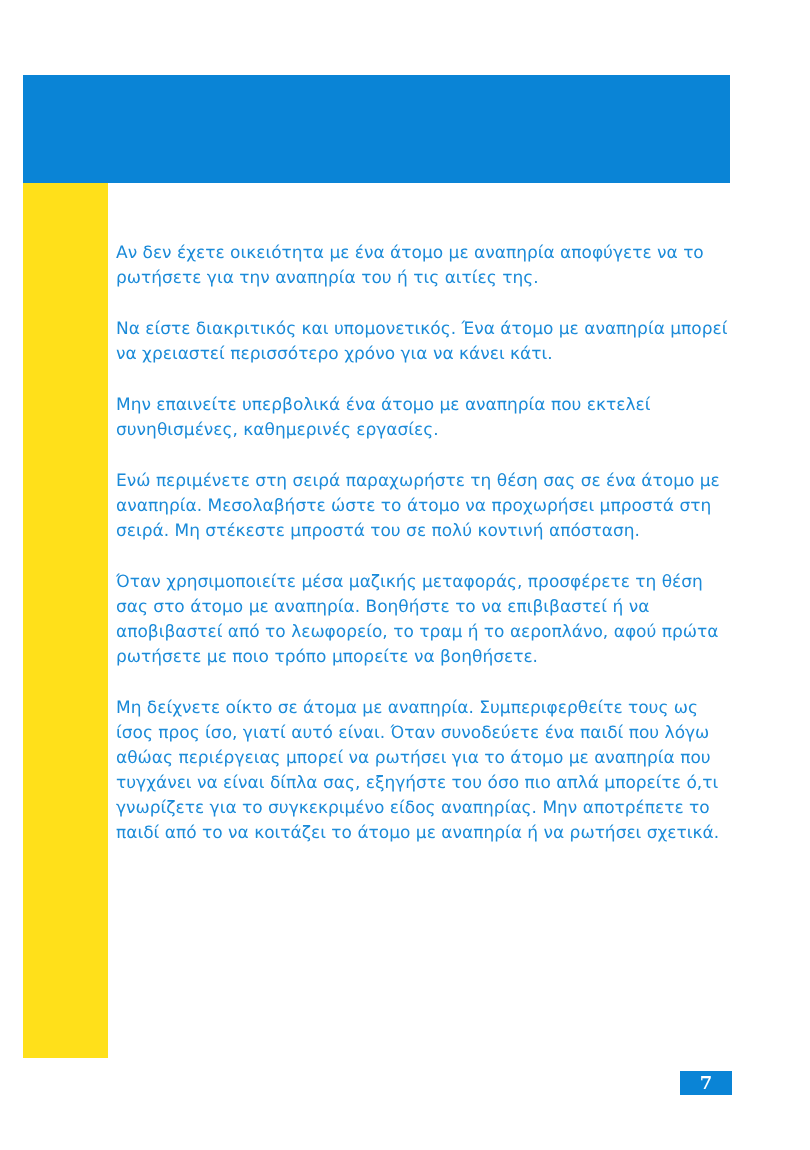Αν δεν έχετε οικειότητα με ένα άτομο με αναπηρία αποφύγετε να το ρωτήσετε για την αναπηρία του ή τις αιτίες της.
Να είστε διακριτικός και υπομονετικός. Ένα άτομο με αναπηρία μπορεί να χρειαστεί περισσότερο χρόνο για να κάνει κάτι.
Μην επαινείτε υπερβολικά ένα άτομο με αναπηρία που εκτελεί συνηθισμένες, καθημερινές εργασίες.
Ενώ περιμένετε στη σειρά παραχωρήστε τη θέση σας σε ένα άτομο με αναπηρία. Μεσολαβήστε ώστε το άτομο να προχωρήσει μπροστά στη σειρά. Μη στέκεστε μπροστά του σε πολύ κοντινή απόσταση.
Όταν χρησιμοποιείτε μέσα μαζικής μεταφοράς, προσφέρετε τη θέση σας στο άτομο με αναπηρία. Βοηθήστε το να επιβιβαστεί ή να αποβιβαστεί από το λεωφορείο, το τραμ ή το αεροπλάνο, αφού πρώτα ρωτήσετε με ποιο τρόπο μπορείτε να βοηθήσετε.
Μη δείχνετε οίκτο σε άτομα με αναπηρία. Συμπεριφερθείτε τους ως ίσος προς ίσο, γιατί αυτό είναι. Όταν συνοδεύετε ένα παιδί που λόγω αθώας περιέργειας μπορεί να ρωτήσει για το άτομο με αναπηρία που τυγχάνει να είναι δίπλα σας, εξηγήστε του όσο πιο απλά μπορείτε ό,τι γνωρίζετε για το συγκεκριμένο είδος αναπηρίας. Μην αποτρέπετε το παιδί από το να κοιτάζει το άτομο με αναπηρία ή να ρωτήσει σχετικά.
7